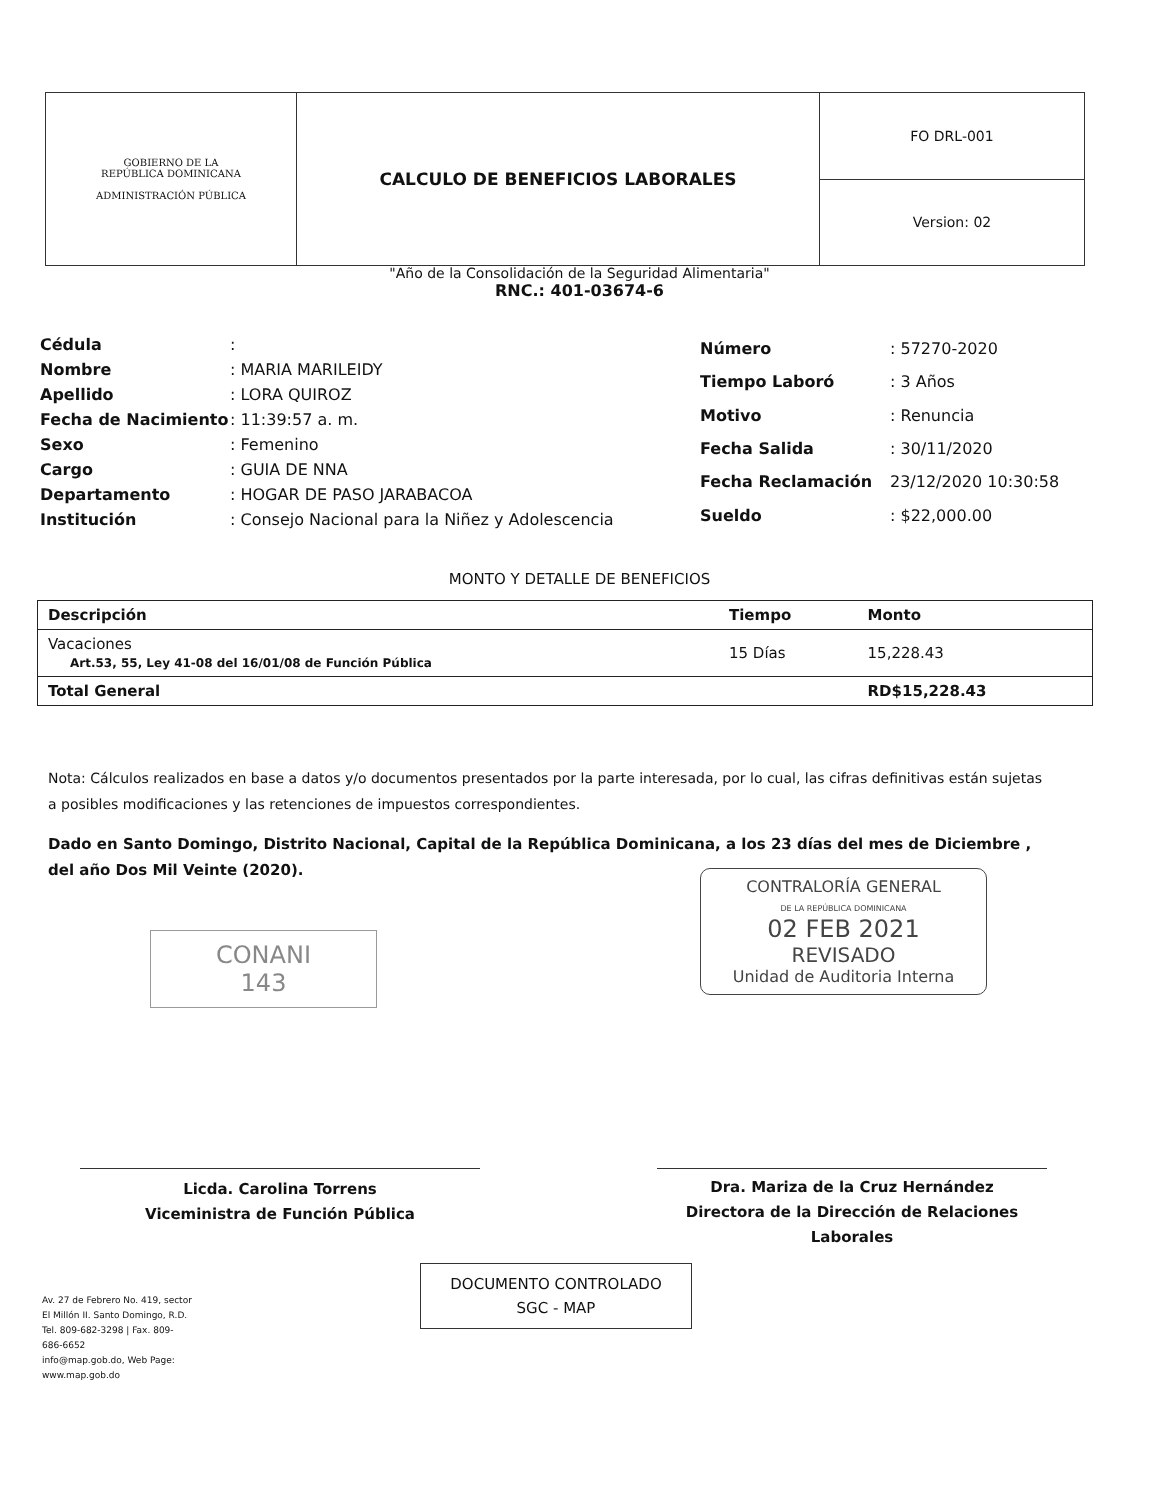| GOBIERNO DE LA REPÚBLICA DOMINICANA ADMINISTRACIÓN PÚBLICA | CALCULO DE BENEFICIOS LABORALES | FO DRL-001 |
| | | Version: 02 |
"Año de la Consolidación de la Seguridad Alimentaria"
RNC.: 401-03674-6
| Cédula | : |
| Nombre | : MARIA MARILEIDY |
| Apellido | : LORA QUIROZ |
| Fecha de Nacimiento | : 11:39:57 a. m. |
| Sexo | : Femenino |
| Cargo | : GUIA DE NNA |
| Departamento | : HOGAR DE PASO JARABACOA |
| Institución | : Consejo Nacional para la Niñez y Adolescencia |
| Número | : 57270-2020 |
| Tiempo Laboró | : 3 Años |
| Motivo | : Renuncia |
| Fecha Salida | : 30/11/2020 |
| Fecha Reclamación | 23/12/2020 10:30:58 |
| Sueldo | : $22,000.00 |
MONTO Y DETALLE DE BENEFICIOS
| Descripción | Tiempo | Monto |
| --- | --- | --- |
| Vacaciones Art.53, 55, Ley 41-08 del 16/01/08 de Función Pública | 15 Días | 15,228.43 |
| Total General | | RD$15,228.43 |
Nota: Cálculos realizados en base a datos y/o documentos presentados por la parte interesada, por lo cual, las cifras definitivas están sujetas a posibles modificaciones y las retenciones de impuestos correspondientes.
Dado en Santo Domingo, Distrito Nacional, Capital de la República Dominicana, a los 23 días del mes de Diciembre , del año Dos Mil Veinte (2020).
CONTRALORÍA GENERAL
DE LA REPÚBLICA DOMINICANA
02 FEB 2021
REVISADO
Unidad de Auditoria Interna
CONANI
143
Licda. Carolina Torrens
Viceministra de Función Pública
Dra. Mariza de la Cruz Hernández
Directora de la Dirección de Relaciones Laborales
DOCUMENTO CONTROLADO
SGC - MAP
Av. 27 de Febrero No. 419, sector El Millón II. Santo Domingo, R.D.
Tel. 809-682-3298 | Fax. 809-686-6652
info@map.gob.do, Web Page: www.map.gob.do